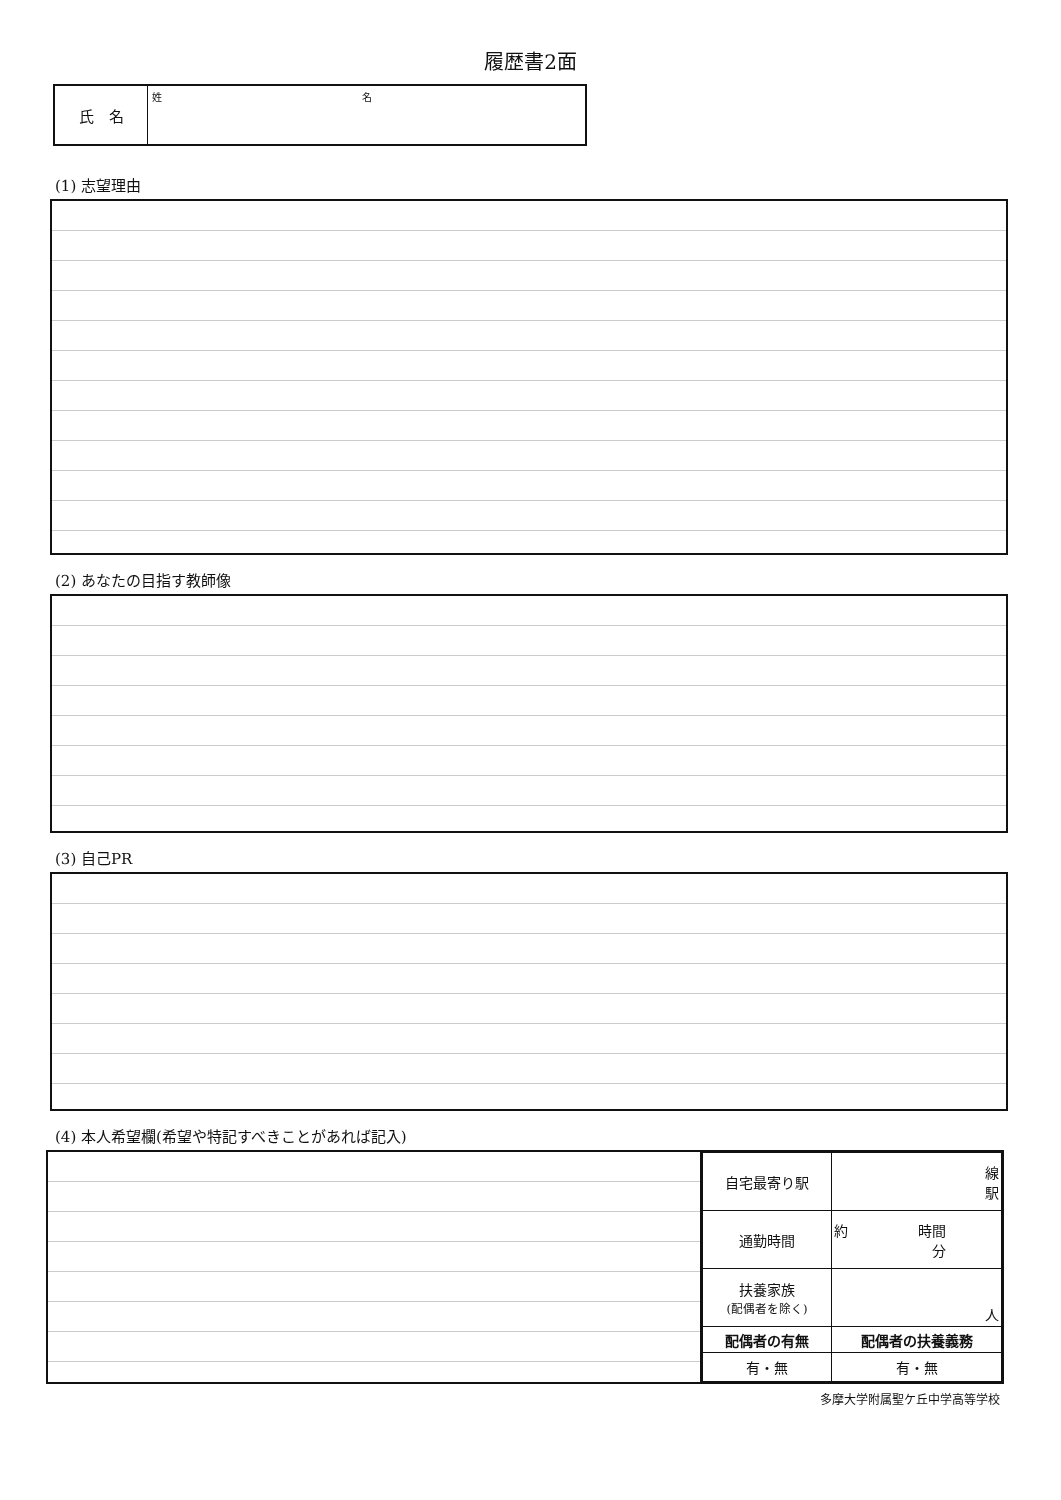履歴書2面
氏　名
姓 名
(1) 志望理由
(2) あなたの目指す教師像
(3) 自己PR
(4) 本人希望欄(希望や特記すべきことがあれば記入)
| 自宅最寄り駅 | 線 駅 |
| 通勤時間 | 約 時間 分 |
| 扶養家族 (配偶者を除く) | 人 |
| 配偶者の有無 | 配偶者の扶養義務 |
| 有・無 | 有・無 |
多摩大学附属聖ケ丘中学高等学校